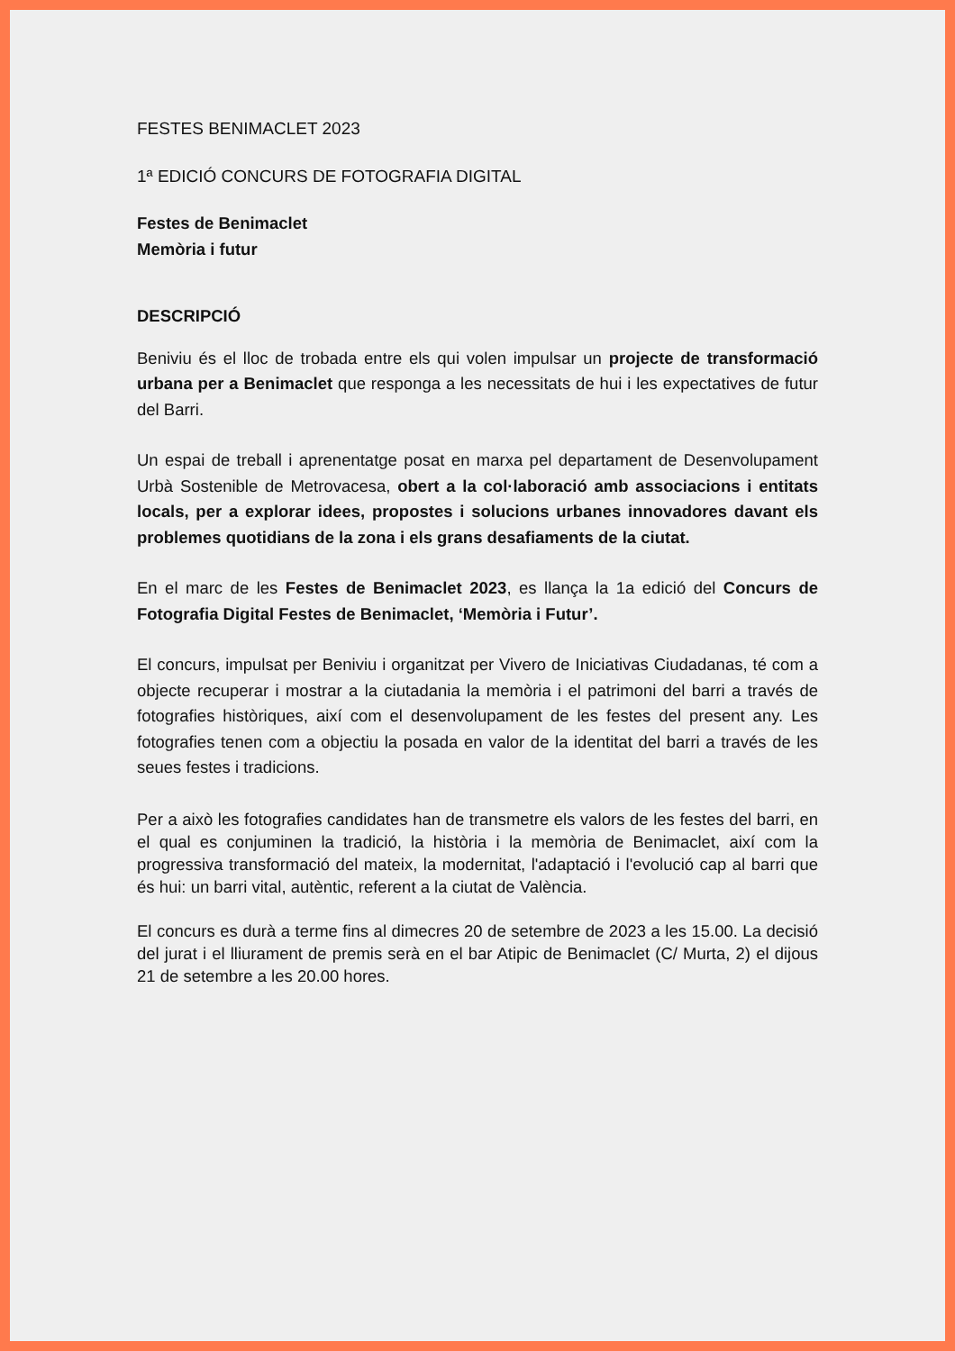FESTES BENIMACLET 2023
1ª EDICIÓ CONCURS DE FOTOGRAFIA DIGITAL
Festes de Benimaclet
Memòria i futur
DESCRIPCIÓ
Beniviu és el lloc de trobada entre els qui volen impulsar un projecte de transformació urbana per a Benimaclet que responga a les necessitats de hui i les expectatives de futur del Barri.
Un espai de treball i aprenentatge posat en marxa pel departament de Desenvolupament Urbà Sostenible de Metrovacesa, obert a la col·laboració amb associacions i entitats locals, per a explorar idees, propostes i solucions urbanes innovadores davant els problemes quotidians de la zona i els grans desafiaments de la ciutat.
En el marc de les Festes de Benimaclet 2023, es llança la 1a edició del Concurs de Fotografia Digital Festes de Benimaclet, ‘Memòria i Futur’.
El concurs, impulsat per Beniviu i organitzat per Vivero de Iniciativas Ciudadanas, té com a objecte recuperar i mostrar a la ciutadania la memòria i el patrimoni del barri a través de fotografies històriques, així com el desenvolupament de les festes del present any. Les fotografies tenen com a objectiu la posada en valor de la identitat del barri a través de les seues festes i tradicions.
Per a això les fotografies candidates han de transmetre els valors de les festes del barri, en el qual es conjuminen la tradició, la història i la memòria de Benimaclet, així com la progressiva transformació del mateix, la modernitat, l'adaptació i l'evolució cap al barri que és hui: un barri vital, autèntic, referent a la ciutat de València.
El concurs es durà a terme fins al dimecres 20 de setembre de 2023 a les 15.00. La decisió del jurat i el lliurament de premis serà en el bar Atipic de Benimaclet (C/ Murta, 2) el dijous 21 de setembre a les 20.00 hores.